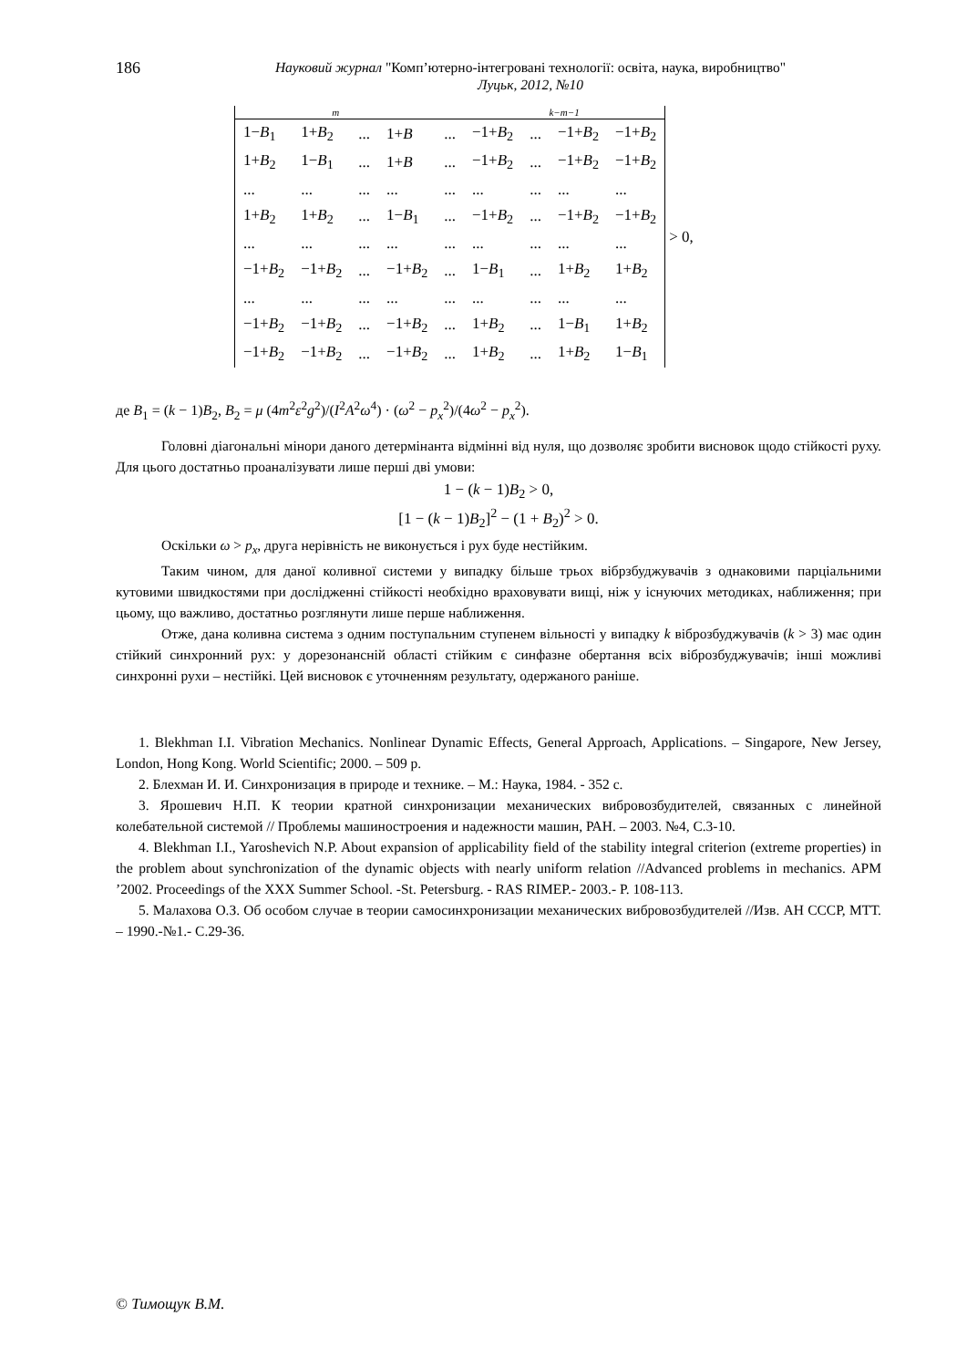186
Науковий журнал "Комп’ютерно-інтегровані технології: освіта, наука, виробництво"
Луцьк, 2012, №10
| m | | | | | k−m−1 | | | |
| --- | --- | --- | --- | --- | --- | --- | --- | --- |
| 1− B<sub>1</sub> | 1+ B<sub>2</sub> | ... | 1+ B | ... | −1+ B<sub>2</sub> | ... | −1+ B<sub>2</sub> | −1+ B<sub>2</sub> |
| 1+ B<sub>2</sub> | 1− B<sub>1</sub> | ... | 1+ B | ... | −1+ B<sub>2</sub> | ... | −1+ B<sub>2</sub> | −1+ B<sub>2</sub> |
| ... | ... | ... | ... | ... | ... | ... | ... | ... |
| 1+ B<sub>2</sub> | 1+ B<sub>2</sub> | ... | 1− B<sub>1</sub> | ... | −1+ B<sub>2</sub> | ... | −1+ B<sub>2</sub> | −1+ B<sub>2</sub> |
| ... | ... | ... | ... | ... | ... | ... | ... | ... |
| −1+ B<sub>2</sub> | −1+ B<sub>2</sub> | ... | −1+ B<sub>2</sub> | ... | 1− B<sub>1</sub> | ... | 1+ B<sub>2</sub> | 1+ B<sub>2</sub> |
| ... | ... | ... | ... | ... | ... | ... | ... | ... |
| −1+ B<sub>2</sub> | −1+ B<sub>2</sub> | ... | −1+ B<sub>2</sub> | ... | 1+ B<sub>2</sub> | ... | 1− B<sub>1</sub> | 1+ B<sub>2</sub> |
| −1+ B<sub>2</sub> | −1+ B<sub>2</sub> | ... | −1+ B<sub>2</sub> | ... | 1+ B<sub>2</sub> | ... | 1+ B<sub>2</sub> | 1− B<sub>1</sub> |
> 0,
де B<sub>1</sub> = (k − 1)B<sub>2</sub>, B<sub>2</sub> = μ (4m<sup>2</sup>ε<sup>2</sup>g<sup>2</sup>)/(I<sup>2</sup>A<sup>2</sup>ω<sup>4</sup>) · (ω<sup>2</sup> − p<sub>x</sub><sup>2</sup>)/(4ω<sup>2</sup> − p<sub>x</sub><sup>2</sup>).
Головні діагональні мінори даного детермінанта відмінні від нуля, що дозволяє зробити висновок щодо стійкості руху. Для цього достатньо проаналізувати лише перші дві умови:
1 − (k − 1)B<sub>2</sub> > 0,
[1 − (k − 1)B<sub>2</sub>]<sup>2</sup> − (1 + B<sub>2</sub>)<sup>2</sup> > 0.
Оскільки ω > p<sub>x</sub>, друга нерівність не виконується і рух буде нестійким.
Таким чином, для даної коливної системи у випадку більше трьох вібрзбуджувачів з однаковими парціальними кутовими швидкостями при дослідженні стійкості необхідно враховувати вищі, ніж у існуючих методиках, наближення; при цьому, що важливо, достатньо розглянути лише перше наближення.
Отже, дана коливна система з одним поступальним ступенем вільності у випадку k віброзбуджувачів (k > 3) має один стійкий синхронний рух: у дорезонансній області стійким є синфазне обертання всіх віброзбуджувачів; інші можливі синхронні рухи – нестійкі. Цей висновок є уточненням результату, одержаного раніше.
1. Blekhman I.I. Vibration Mechanics. Nonlinear Dynamic Effects, General Approach, Applications. – Singapore, New Jersey, London, Hong Kong. World Scientific; 2000. – 509 p.
2. Блехман И. И. Синхронизация в природе и технике. – М.: Наука, 1984. - 352 с.
3. Ярошевич Н.П. К теории кратной синхронизации механических вибровозбудителей, связанных с линейной колебательной системой // Проблемы машиностроения и надежности машин, РАН. – 2003. №4, С.3-10.
4. Blekhman I.I., Yaroshevich N.P. About expansion of applicability field of the stability integral criterion (extreme properties) in the problem about synchronization of the dynamic objects with nearly uniform relation //Advanced problems in mechanics. APM ’2002. Proceedings of the XXX Summer School. -St. Petersburg. - RAS RIMEP.- 2003.- P. 108-113.
5. Малахова О.З. Об особом случае в теории самосинхронизации механических вибровозбудителей //Изв. АН СССР, МТТ. – 1990.-№1.- С.29-36.
© Тимощук В.М.